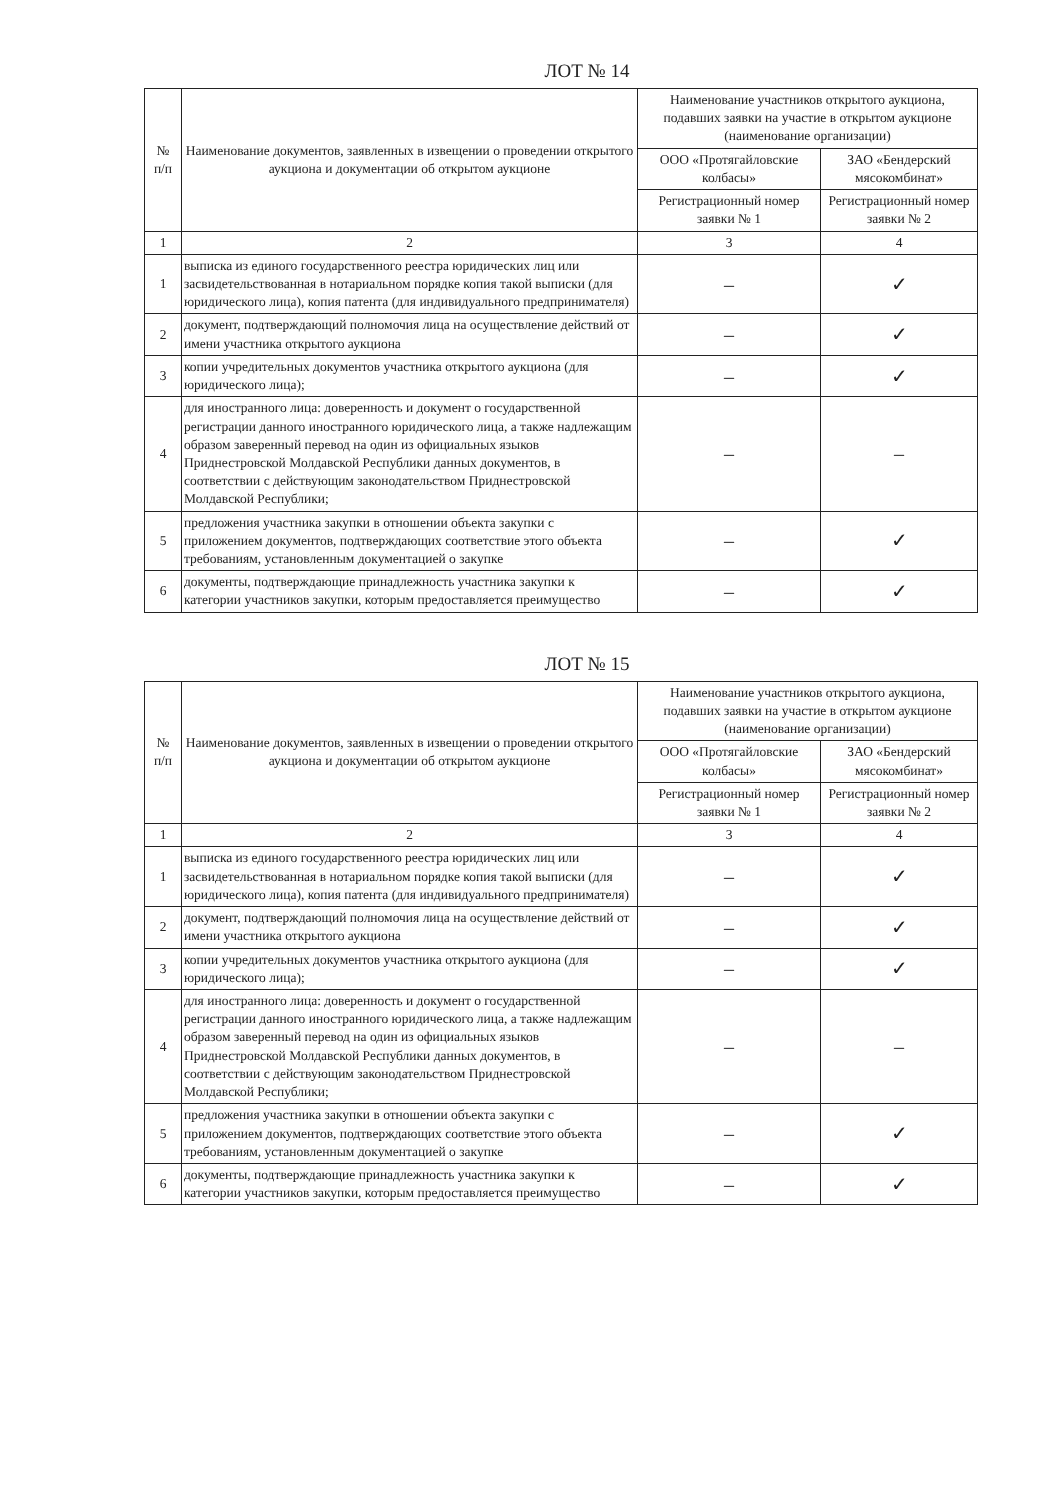ЛОТ № 14
| № п/п | Наименование документов, заявленных в извещении о проведении открытого аукциона и документации об открытом аукционе | Наименование участников открытого аукциона, подавших заявки на участие в открытом аукционе (наименование организации) | |
| --- | --- | --- | --- |
| | | ООО «Протягайловские колбасы» | ЗАО «Бендерский мясокомбинат» |
| | | Регистрационный номер заявки № 1 | Регистрационный номер заявки № 2 |
| 1 | 2 | 3 | 4 |
| 1 | выписка из единого государственного реестра юридических лиц или засвидетельствованная в нотариальном порядке копия такой выписки (для юридического лица), копия патента (для индивидуального предпринимателя) | – | ✓ |
| 2 | документ, подтверждающий полномочия лица на осуществление действий от имени участника открытого аукциона | – | ✓ |
| 3 | копии учредительных документов участника открытого аукциона (для юридического лица); | – | ✓ |
| 4 | для иностранного лица: доверенность и документ о государственной регистрации данного иностранного юридического лица, а также надлежащим образом заверенный перевод на один из официальных языков Приднестровской Молдавской Республики данных документов, в соответствии с действующим законодательством Приднестровской Молдавской Республики; | – | – |
| 5 | предложения участника закупки в отношении объекта закупки с приложением документов, подтверждающих соответствие этого объекта требованиям, установленным документацией о закупке | – | ✓ |
| 6 | документы, подтверждающие принадлежность участника закупки к категории участников закупки, которым предоставляется преимущество | – | ✓ |
ЛОТ № 15
| № п/п | Наименование документов, заявленных в извещении о проведении открытого аукциона и документации об открытом аукционе | Наименование участников открытого аукциона, подавших заявки на участие в открытом аукционе (наименование организации) | |
| --- | --- | --- | --- |
| | | ООО «Протягайловские колбасы» | ЗАО «Бендерский мясокомбинат» |
| | | Регистрационный номер заявки № 1 | Регистрационный номер заявки № 2 |
| 1 | 2 | 3 | 4 |
| 1 | выписка из единого государственного реестра юридических лиц или засвидетельствованная в нотариальном порядке копия такой выписки (для юридического лица), копия патента (для индивидуального предпринимателя) | – | ✓ |
| 2 | документ, подтверждающий полномочия лица на осуществление действий от имени участника открытого аукциона | – | ✓ |
| 3 | копии учредительных документов участника открытого аукциона (для юридического лица); | – | ✓ |
| 4 | для иностранного лица: доверенность и документ о государственной регистрации данного иностранного юридического лица, а также надлежащим образом заверенный перевод на один из официальных языков Приднестровской Молдавской Республики данных документов, в соответствии с действующим законодательством Приднестровской Молдавской Республики; | – | – |
| 5 | предложения участника закупки в отношении объекта закупки с приложением документов, подтверждающих соответствие этого объекта требованиям, установленным документацией о закупке | – | ✓ |
| 6 | документы, подтверждающие принадлежность участника закупки к категории участников закупки, которым предоставляется преимущество | – | ✓ |